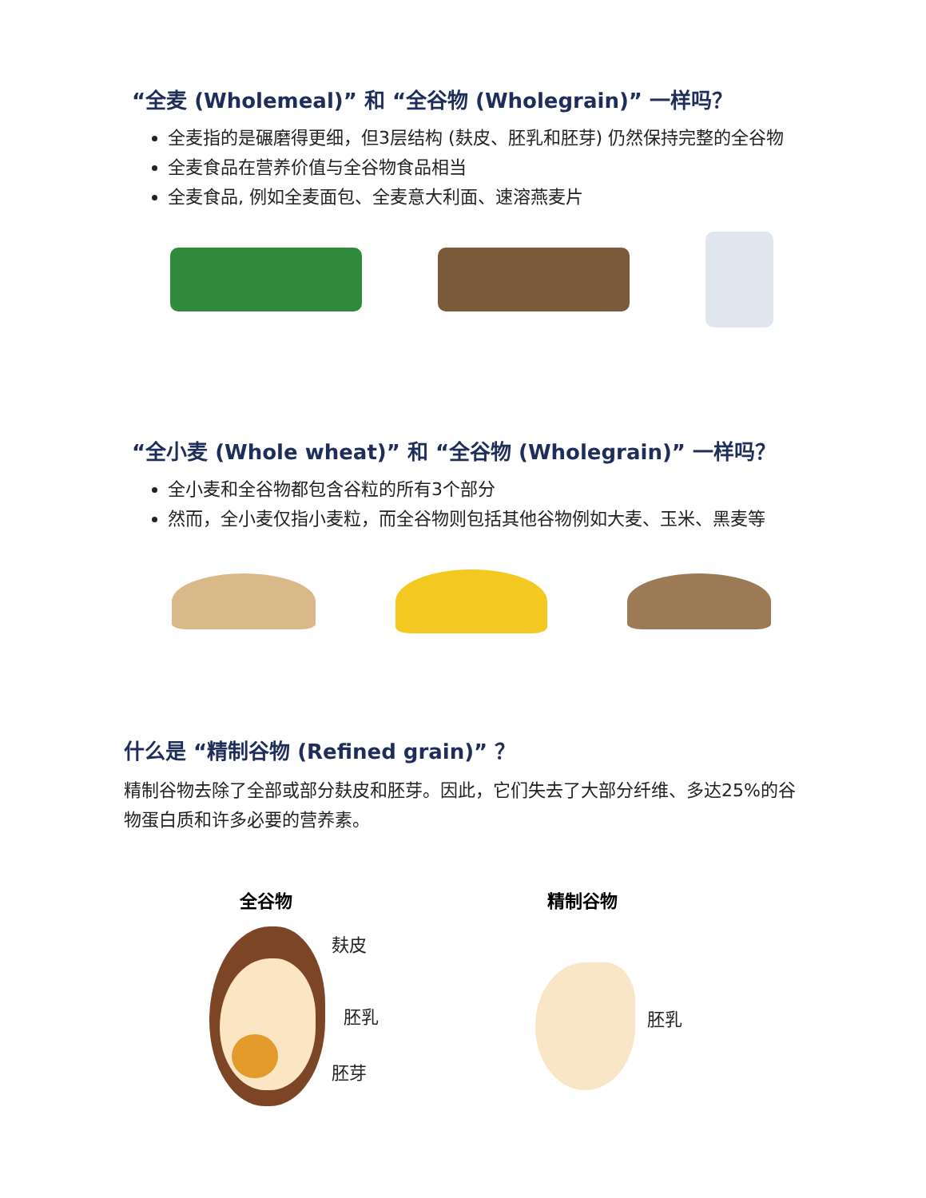“全麦 (Wholemeal)” 和 “全谷物 (Wholegrain)” 一样吗？
全麦指的是碾磨得更细，但3层结构 (麸皮、胚乳和胚芽) 仍然保持完整的全谷物
全麦食品在营养价值与全谷物食品相当
全麦食品, 例如全麦面包、全麦意大利面、速溶燕麦片
“全小麦 (Whole wheat)” 和 “全谷物 (Wholegrain)” 一样吗？
全小麦和全谷物都包含谷粒的所有3个部分
然而，全小麦仅指小麦粒，而全谷物则包括其他谷物例如大麦、玉米、黑麦等
什么是 “精制谷物 (Refined grain)” ？
精制谷物去除了全部或部分麸皮和胚芽。因此，它们失去了大部分纤维、多达25%的谷物蛋白质和许多必要的营养素。
全谷物 精制谷物
麸皮
胚乳
胚芽
胚乳